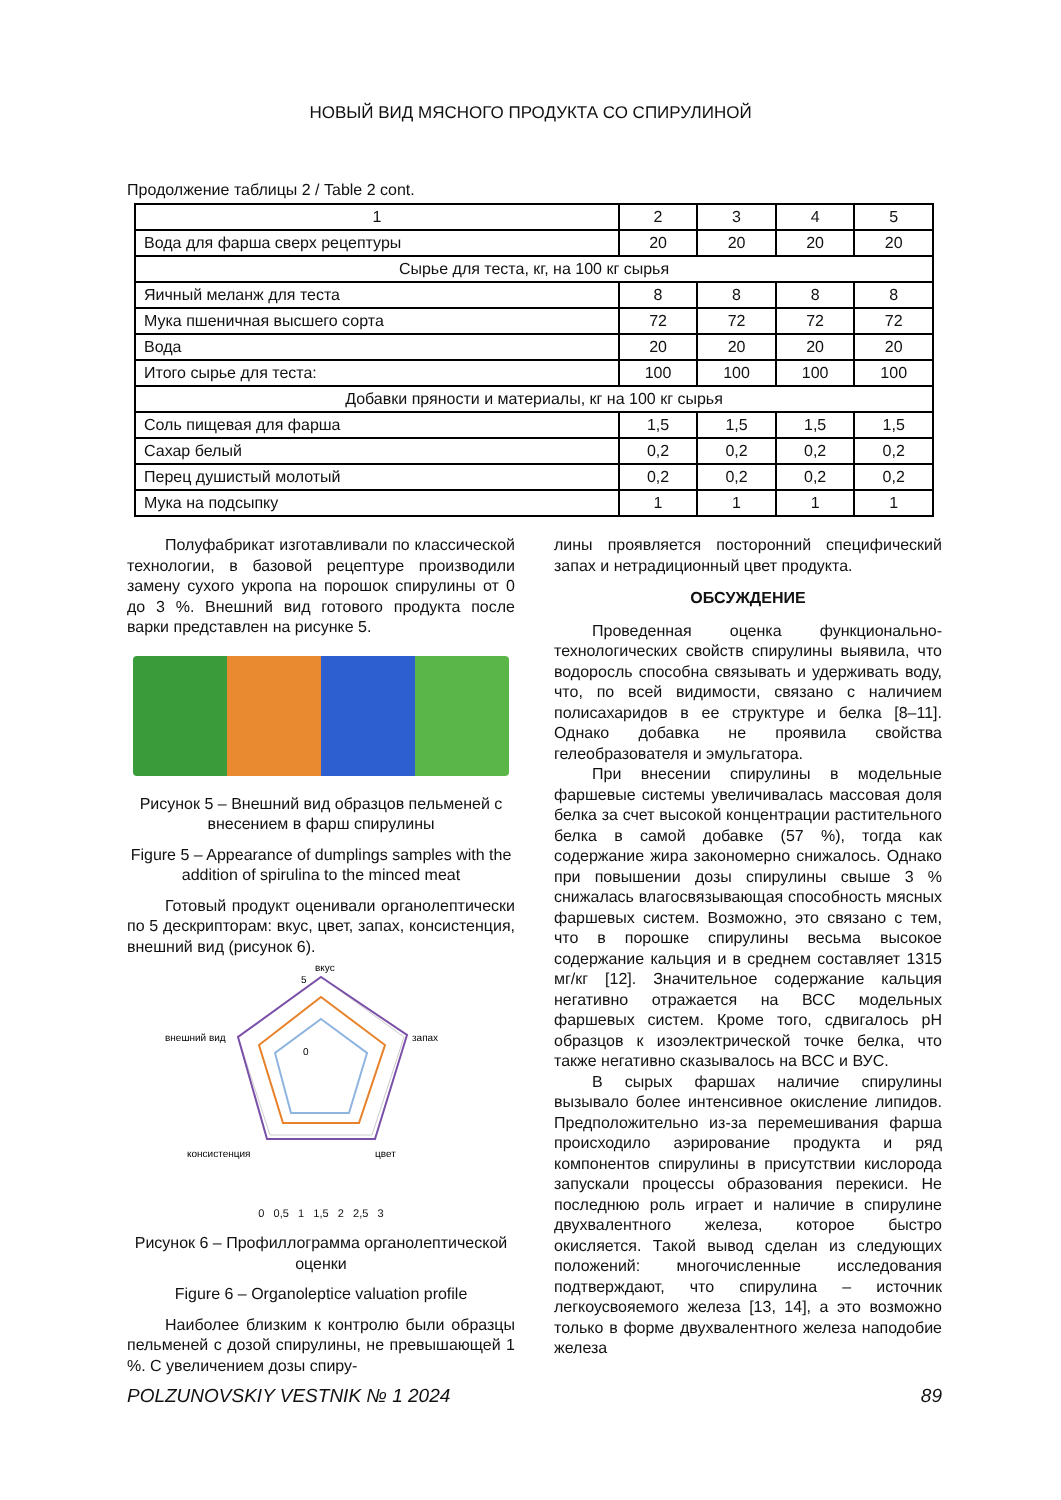НОВЫЙ ВИД МЯСНОГО ПРОДУКТА СО СПИРУЛИНОЙ
Продолжение таблицы 2 / Table 2 cont.
| 1 | 2 | 3 | 4 | 5 |
| Вода для фарша сверх рецептуры | 20 | 20 | 20 | 20 |
| Сырье для теста, кг, на 100 кг сырья | | | | |
| Яичный меланж для теста | 8 | 8 | 8 | 8 |
| Мука пшеничная высшего сорта | 72 | 72 | 72 | 72 |
| Вода | 20 | 20 | 20 | 20 |
| Итого сырье для теста: | 100 | 100 | 100 | 100 |
| Добавки пряности и материалы, кг на 100 кг сырья | | | | |
| Соль пищевая для фарша | 1,5 | 1,5 | 1,5 | 1,5 |
| Сахар белый | 0,2 | 0,2 | 0,2 | 0,2 |
| Перец душистый молотый | 0,2 | 0,2 | 0,2 | 0,2 |
| Мука на подсыпку | 1 | 1 | 1 | 1 |
Полуфабрикат изготавливали по классической технологии, в базовой рецептуре производили замену сухого укропа на порошок спирулины от 0 до 3 %. Внешний вид готового продукта после варки представлен на рисунке 5.
Рисунок 5 – Внешний вид образцов пельменей с внесением в фарш спирулины
Figure 5 – Appearance of dumplings samples with the addition of spirulina to the minced meat
Готовый продукт оценивали органолептически по 5 дескрипторам: вкус, цвет, запах, консистенция, внешний вид (рисунок 6).
вкус
5
0
запах
цвет
консистенция
внешний вид
0 0,5 1 1,5 2 2,5 3
Рисунок 6 – Профиллограмма органолептической оценки
Figure 6 – Organoleptice valuation profile
Наиболее близким к контролю были образцы пельменей с дозой спирулины, не превышающей 1 %. С увеличением дозы спиру-
лины проявляется посторонний специфический запах и нетрадиционный цвет продукта.
ОБСУЖДЕНИЕ
Проведенная оценка функционально-технологических свойств спирулины выявила, что водоросль способна связывать и удерживать воду, что, по всей видимости, связано с наличием полисахаридов в ее структуре и белка [8–11]. Однако добавка не проявила свойства гелеобразователя и эмульгатора.
При внесении спирулины в модельные фаршевые системы увеличивалась массовая доля белка за счет высокой концентрации растительного белка в самой добавке (57 %), тогда как содержание жира закономерно снижалось. Однако при повышении дозы спирулины свыше 3 % снижалась влагосвязывающая способность мясных фаршевых систем. Возможно, это связано с тем, что в порошке спирулины весьма высокое содержание кальция и в среднем составляет 1315 мг/кг [12]. Значительное содержание кальция негативно отражается на ВСС модельных фаршевых систем. Кроме того, сдвигалось pH образцов к изоэлектрической точке белка, что также негативно сказывалось на ВСС и ВУС.
В сырых фаршах наличие спирулины вызывало более интенсивное окисление липидов. Предположительно из-за перемешивания фарша происходило аэрирование продукта и ряд компонентов спирулины в присутствии кислорода запускали процессы образования перекиси. Не последнюю роль играет и наличие в спирулине двухвалентного железа, которое быстро окисляется. Такой вывод сделан из следующих положений: многочисленные исследования подтверждают, что спирулина – источник легкоусвояемого железа [13, 14], а это возможно только в форме двухвалентного железа наподобие железа
POLZUNOVSKIY VESTNIK № 1 2024 89